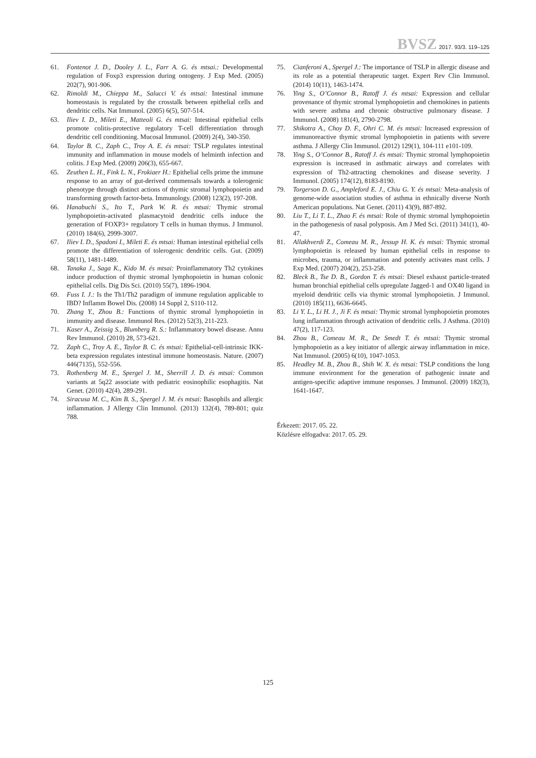BVSZ 2017. 93/3. 119–125
61. Fontenot J. D., Dooley J. L., Farr A. G. és mtsai.: Developmental regulation of Foxp3 expression during ontogeny. J Exp Med. (2005) 202(7), 901-906.
62. Rimoldi M., Chieppa M., Salucci V. és mtsai: Intestinal immune homeostasis is regulated by the crosstalk between epithelial cells and dendritic cells. Nat Immunol. (2005) 6(5), 507-514.
63. Iliev I. D., Mileti E., Matteoli G. és mtsai: Intestinal epithelial cells promote colitis-protective regulatory T-cell differentiation through dendritic cell conditioning. Mucosal Immunol. (2009) 2(4), 340-350.
64. Taylor B. C., Zaph C., Troy A. E. és mtsai: TSLP regulates intestinal immunity and inflammation in mouse models of helminth infection and colitis. J Exp Med. (2009) 206(3), 655-667.
65. Zeuthen L. H., Fink L. N., Frokiaer H.: Epithelial cells prime the immune response to an array of gut-derived commensals towards a tolerogenic phenotype through distinct actions of thymic stromal lymphopoietin and transforming growth factor-beta. Immunology. (2008) 123(2), 197-208.
66. Hanabuchi S., Ito T., Park W. R. és mtsai: Thymic stromal lymphopoietin-activated plasmacytoid dendritic cells induce the generation of FOXP3+ regulatory T cells in human thymus. J Immunol. (2010) 184(6), 2999-3007.
67. Iliev I. D., Spadoni I., Mileti E. és mtsai: Human intestinal epithelial cells promote the differentiation of tolerogenic dendritic cells. Gut. (2009) 58(11), 1481-1489.
68. Tanaka J., Saga K., Kido M. és mtsai: Proinflammatory Th2 cytokines induce production of thymic stromal lymphopoietin in human colonic epithelial cells. Dig Dis Sci. (2010) 55(7), 1896-1904.
69. Fuss I. J.: Is the Th1/Th2 paradigm of immune regulation applicable to IBD? Inflamm Bowel Dis. (2008) 14 Suppl 2, S110-112.
70. Zhang Y., Zhou B.: Functions of thymic stromal lymphopoietin in immunity and disease. Immunol Res. (2012) 52(3), 211-223.
71. Kaser A., Zeissig S., Blumberg R. S.: Inflammatory bowel disease. Annu Rev Immunol. (2010) 28, 573-621.
72. Zaph C., Troy A. E., Taylor B. C. és mtsai: Epithelial-cell-intrinsic IKK-beta expression regulates intestinal immune homeostasis. Nature. (2007) 446(7135), 552-556.
73. Rothenberg M. E., Spergel J. M., Sherrill J. D. és mtsai: Common variants at 5q22 associate with pediatric eosinophilic esophagitis. Nat Genet. (2010) 42(4), 289-291.
74. Siracusa M. C., Kim B. S., Spergel J. M. és mtsai: Basophils and allergic inflammation. J Allergy Clin Immunol. (2013) 132(4), 789-801; quiz 788.
75. Cianferoni A., Spergel J.: The importance of TSLP in allergic disease and its role as a potential therapeutic target. Expert Rev Clin Immunol. (2014) 10(11), 1463-1474.
76. Ying S., O’Connor B., Ratoff J. és mtsai: Expression and cellular provenance of thymic stromal lymphopoietin and chemokines in patients with severe asthma and chronic obstructive pulmonary disease. J Immunol. (2008) 181(4), 2790-2798.
77. Shikotra A., Choy D. F., Ohri C. M. és mtsai: Increased expression of immunoreactive thymic stromal lymphopoietin in patients with severe asthma. J Allergy Clin Immunol. (2012) 129(1), 104-111 e101-109.
78. Ying S., O’Connor B., Ratoff J. és mtsai: Thymic stromal lymphopoietin expression is increased in asthmatic airways and correlates with expression of Th2-attracting chemokines and disease severity. J Immunol. (2005) 174(12), 8183-8190.
79. Torgerson D. G., Ampleford E. J., Chiu G. Y. és mtsai: Meta-analysis of genome-wide association studies of asthma in ethnically diverse North American populations. Nat Genet. (2011) 43(9), 887-892.
80. Liu T., Li T. L., Zhao F. és mtsai: Role of thymic stromal lymphopoietin in the pathogenesis of nasal polyposis. Am J Med Sci. (2011) 341(1), 40-47.
81. Allakhverdi Z., Comeau M. R., Jessup H. K. és mtsai: Thymic stromal lymphopoietin is released by human epithelial cells in response to microbes, trauma, or inflammation and potently activates mast cells. J Exp Med. (2007) 204(2), 253-258.
82. Bleck B., Tse D. B., Gordon T. és mtsai: Diesel exhaust particle-treated human bronchial epithelial cells upregulate Jagged-1 and OX40 ligand in myeloid dendritic cells via thymic stromal lymphopoietin. J Immunol. (2010) 185(11), 6636-6645.
83. Li Y. L., Li H. J., Ji F. és mtsai: Thymic stromal lymphopoietin promotes lung inflammation through activation of dendritic cells. J Asthma. (2010) 47(2), 117-123.
84. Zhou B., Comeau M. R., De Smedt T. és mtsai: Thymic stromal lymphopoietin as a key initiator of allergic airway inflammation in mice. Nat Immunol. (2005) 6(10), 1047-1053.
85. Headley M. B., Zhou B., Shih W. X. és mtsai: TSLP conditions the lung immune environment for the generation of pathogenic innate and antigen-specific adaptive immune responses. J Immunol. (2009) 182(3), 1641-1647.
Érkezett: 2017. 05. 22.
Közlésre elfogadva: 2017. 05. 29.
125